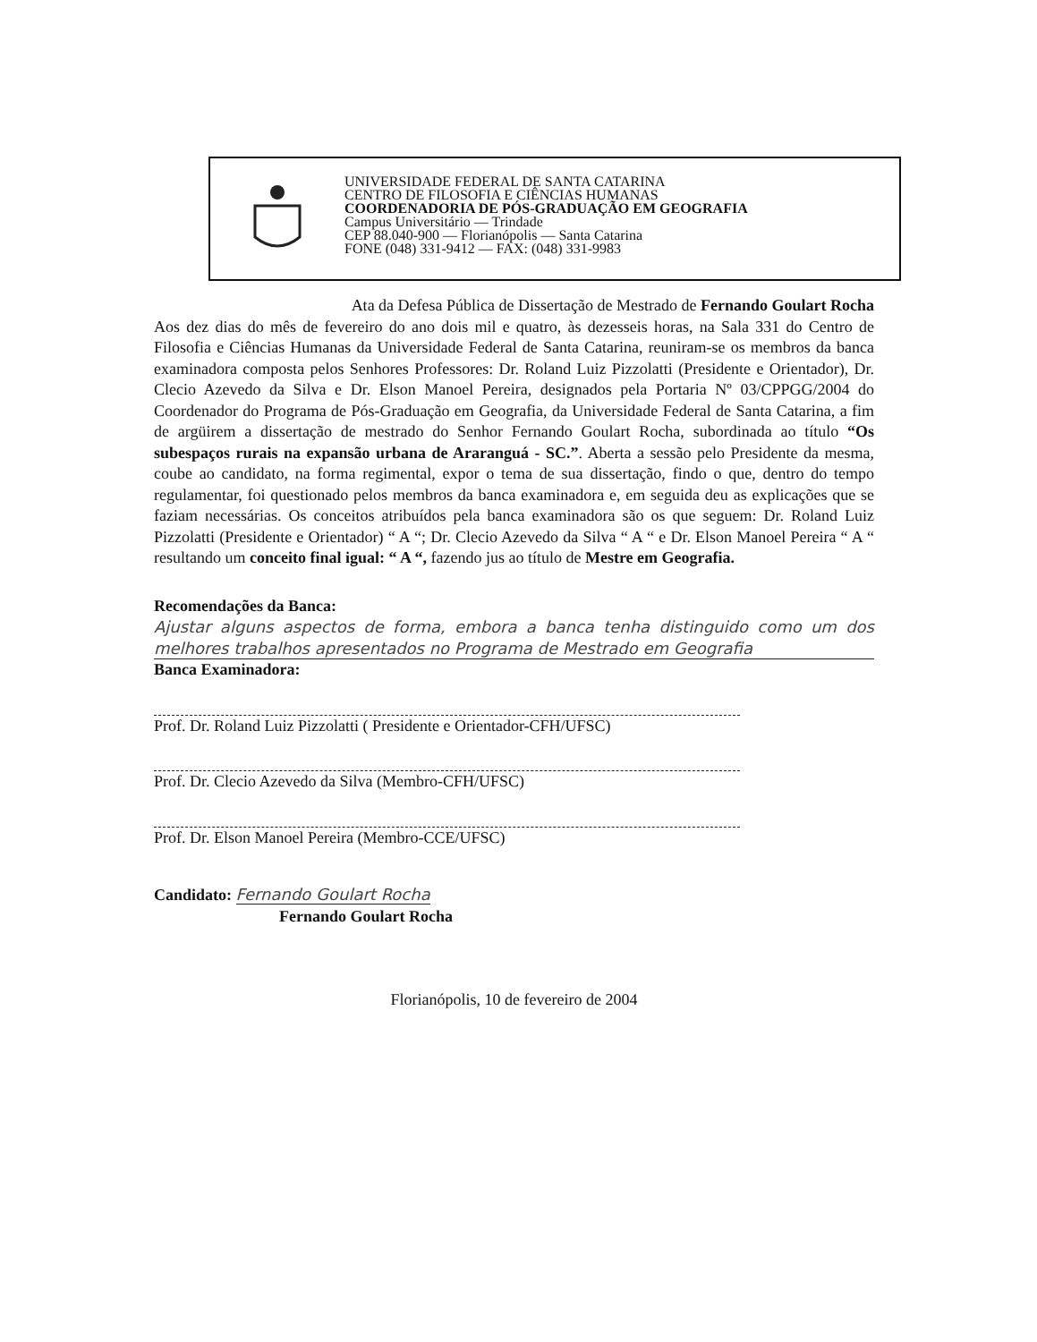UNIVERSIDADE FEDERAL DE SANTA CATARINA
CENTRO DE FILOSOFIA E CIÊNCIAS HUMANAS
COORDENADORIA DE PÓS-GRADUAÇÃO EM GEOGRAFIA
Campus Universitário — Trindade
CEP 88.040-900 — Florianópolis — Santa Catarina
FONE (048) 331-9412 — FAX: (048) 331-9983
Ata da Defesa Pública de Dissertação de Mestrado de Fernando Goulart Rocha
Aos dez dias do mês de fevereiro do ano dois mil e quatro, às dezesseis horas, na Sala 331 do Centro de Filosofia e Ciências Humanas da Universidade Federal de Santa Catarina, reuniram-se os membros da banca examinadora composta pelos Senhores Professores: Dr. Roland Luiz Pizzolatti (Presidente e Orientador), Dr. Clecio Azevedo da Silva e Dr. Elson Manoel Pereira, designados pela Portaria Nº 03/CPPGG/2004 do Coordenador do Programa de Pós-Graduação em Geografia, da Universidade Federal de Santa Catarina, a fim de argüirem a dissertação de mestrado do Senhor Fernando Goulart Rocha, subordinada ao título “Os subespaços rurais na expansão urbana de Araranguá - SC.”. Aberta a sessão pelo Presidente da mesma, coube ao candidato, na forma regimental, expor o tema de sua dissertação, findo o que, dentro do tempo regulamentar, foi questionado pelos membros da banca examinadora e, em seguida deu as explicações que se faziam necessárias. Os conceitos atribuídos pela banca examinadora são os que seguem: Dr. Roland Luiz Pizzolatti (Presidente e Orientador) “ A “; Dr. Clecio Azevedo da Silva “ A “ e Dr. Elson Manoel Pereira “ A “ resultando um conceito final igual: “ A “, fazendo jus ao título de Mestre em Geografia.
Recomendações da Banca:
Ajustar alguns aspectos de forma, embora a banca tenha distinguido como um dos melhores trabalhos apresentados no Programa de Mestrado em Geografia
Banca Examinadora:
Prof. Dr. Roland Luiz Pizzolatti ( Presidente e Orientador-CFH/UFSC)
Prof. Dr. Clecio Azevedo da Silva (Membro-CFH/UFSC)
Prof. Dr. Elson Manoel Pereira (Membro-CCE/UFSC)
Candidato: Fernando Goulart Rocha
Fernando Goulart Rocha
Florianópolis, 10 de fevereiro de 2004